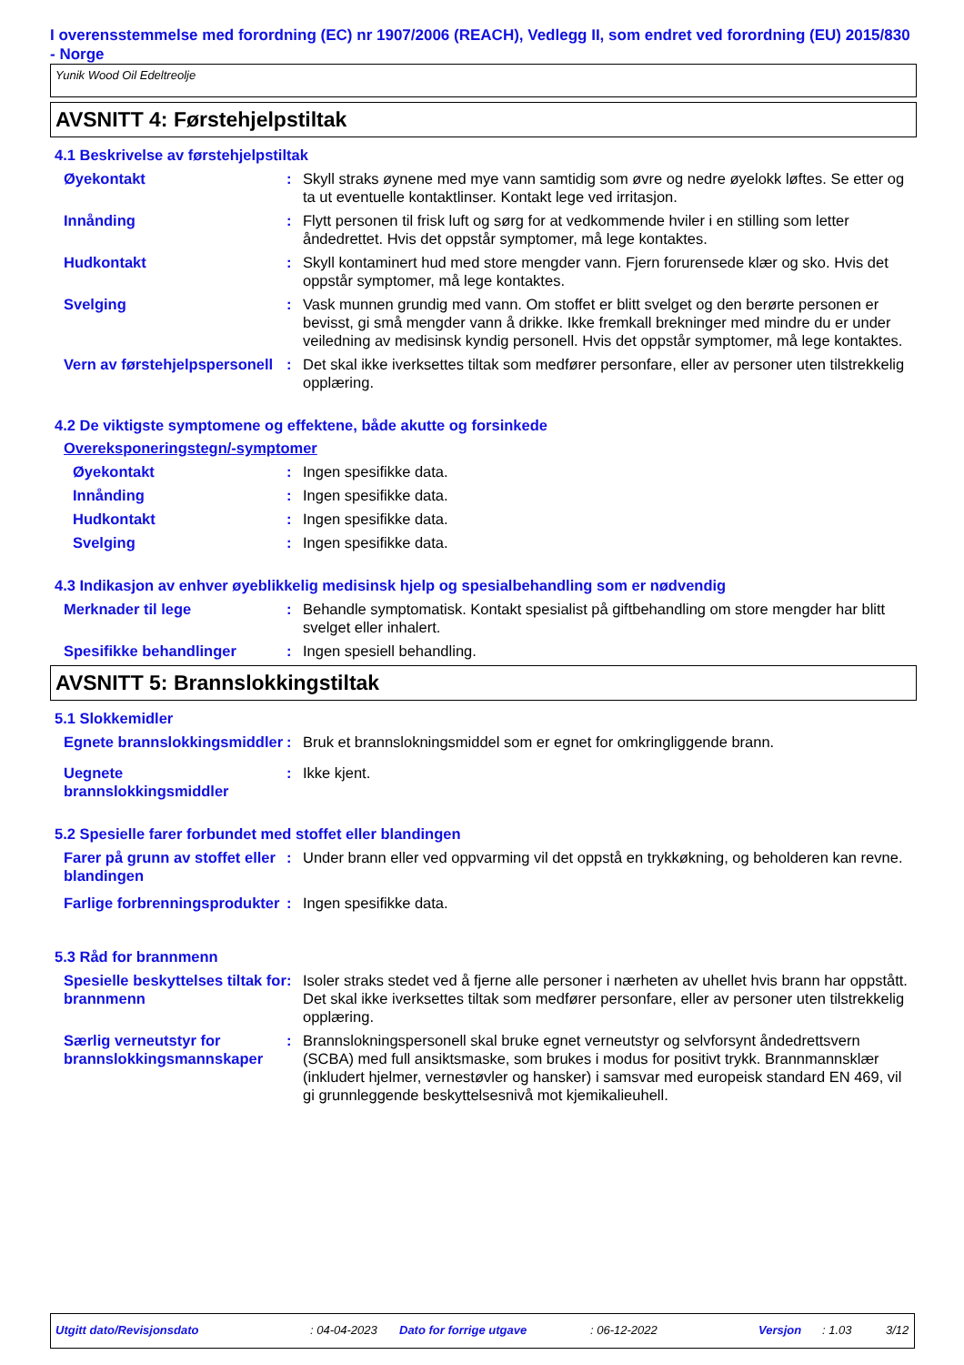I overensstemmelse med forordning (EC) nr 1907/2006 (REACH), Vedlegg II, som endret ved forordning (EU) 2015/830 - Norge
Yunik Wood Oil Edeltreolje
AVSNITT 4: Førstehjelpstiltak
4.1 Beskrivelse av førstehjelpstiltak
Øyekontakt : Skyll straks øynene med mye vann samtidig som øvre og nedre øyelokk løftes. Se etter og ta ut eventuelle kontaktlinser. Kontakt lege ved irritasjon.
Innånding : Flytt personen til frisk luft og sørg for at vedkommende hviler i en stilling som letter åndedrettet. Hvis det oppstår symptomer, må lege kontaktes.
Hudkontakt : Skyll kontaminert hud med store mengder vann. Fjern forurensede klær og sko. Hvis det oppstår symptomer, må lege kontaktes.
Svelging : Vask munnen grundig med vann. Om stoffet er blitt svelget og den berørte personen er bevisst, gi små mengder vann å drikke. Ikke fremkall brekninger med mindre du er under veiledning av medisinsk kyndig personell. Hvis det oppstår symptomer, må lege kontaktes.
Vern av førstehjelpspersonell
: Det skal ikke iverksettes tiltak som medfører personfare, eller av personer uten tilstrekkelig opplæring.
4.2 De viktigste symptomene og effektene, både akutte og forsinkede
Overeksponeringstegn/-symptomer
Øyekontakt : Ingen spesifikke data.
Innånding : Ingen spesifikke data.
Hudkontakt : Ingen spesifikke data.
Svelging : Ingen spesifikke data.
4.3 Indikasjon av enhver øyeblikkelig medisinsk hjelp og spesialbehandling som er nødvendig
Merknader til lege : Behandle symptomatisk. Kontakt spesialist på giftbehandling om store mengder har blitt svelget eller inhalert.
Spesifikke behandlinger : Ingen spesiell behandling.
AVSNITT 5: Brannslokkingstiltak
5.1 Slokkemidler
Egnete brannslokkingsmiddler
: Bruk et brannslokningsmiddel som er egnet for omkringliggende brann.
Uegnete brannslokkingsmiddler
: Ikke kjent.
5.2 Spesielle farer forbundet med stoffet eller blandingen
Farer på grunn av stoffet eller blandingen
: Under brann eller ved oppvarming vil det oppstå en trykkøkning, og beholderen kan revne.
Farlige forbrenningsprodukter
: Ingen spesifikke data.
5.3 Råd for brannmenn
Spesielle beskyttelses tiltak for brannmenn
: Isoler straks stedet ved å fjerne alle personer i nærheten av uhellet hvis brann har oppstått. Det skal ikke iverksettes tiltak som medfører personfare, eller av personer uten tilstrekkelig opplæring.
Særlig verneutstyr for brannslokkingsmannskaper
: Brannslokningspersonell skal bruke egnet verneutstyr og selvforsynt åndedrettsvern (SCBA) med full ansiktsmaske, som brukes i modus for positivt trykk. Brannmannsklær (inkludert hjelmer, vernestøvler og hansker) i samsvar med europeisk standard EN 469, vil gi grunnleggende beskyttelsesnivå mot kjemikalieuhell.
Utgitt dato/Revisjonsdato: 04-04-2023 Dato for forrige utgave: 06-12-2022 Versjon: 1.03 3/12